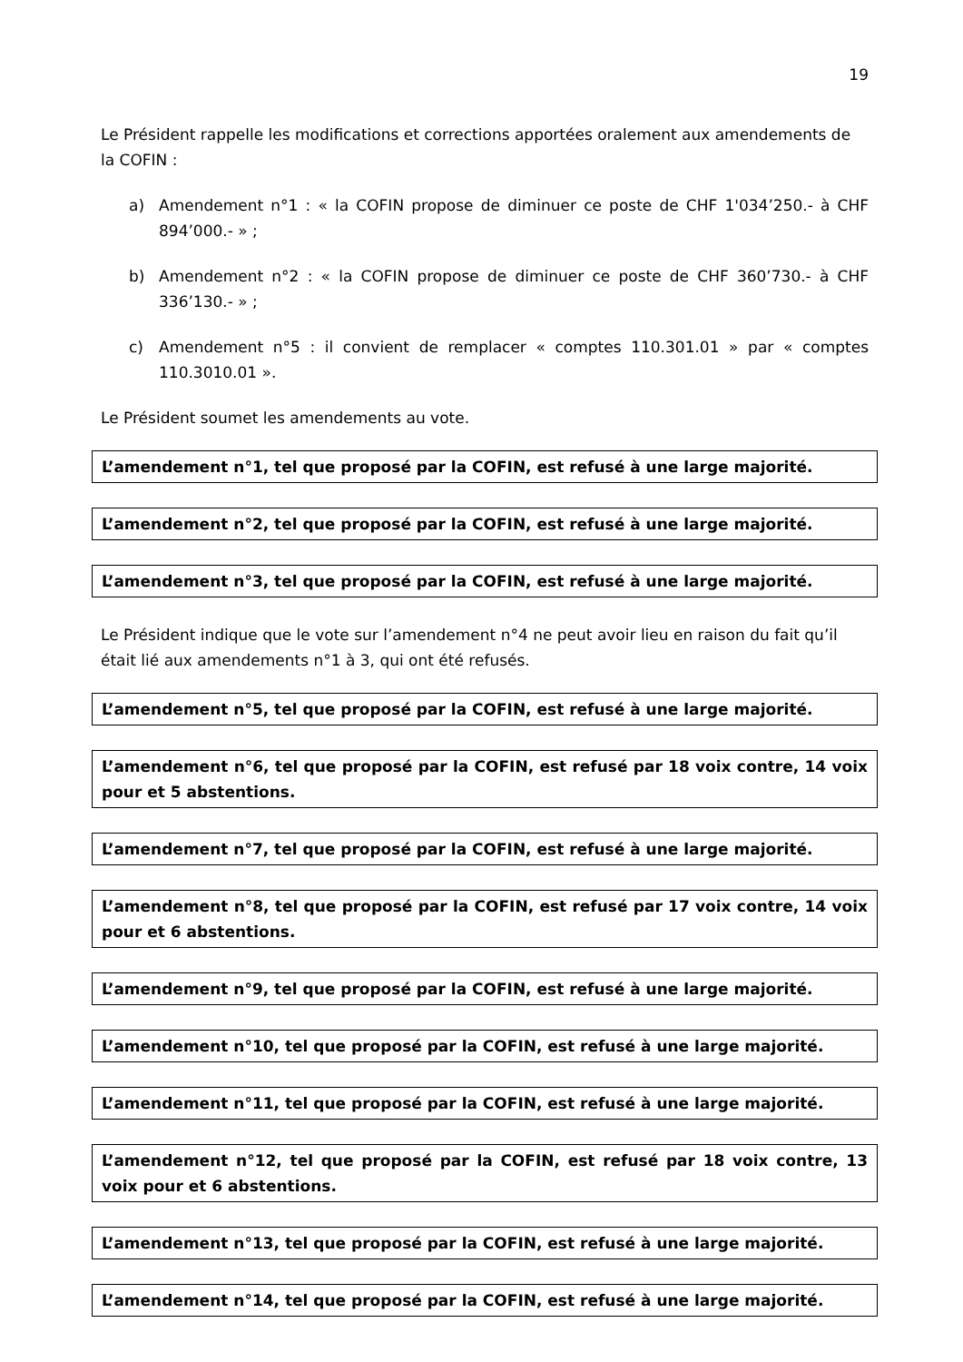19
Le Président rappelle les modifications et corrections apportées oralement aux amendements de la COFIN :
a) Amendement n°1 : « la COFIN propose de diminuer ce poste de CHF 1'034’250.- à CHF 894’000.- » ;
b) Amendement n°2 : « la COFIN propose de diminuer ce poste de CHF 360’730.- à CHF 336’130.- » ;
c) Amendement n°5 : il convient de remplacer « comptes 110.301.01 » par « comptes 110.3010.01 ».
Le Président soumet les amendements au vote.
L’amendement n°1, tel que proposé par la COFIN, est refusé à une large majorité.
L’amendement n°2, tel que proposé par la COFIN, est refusé à une large majorité.
L’amendement n°3, tel que proposé par la COFIN, est refusé à une large majorité.
Le Président indique que le vote sur l’amendement n°4 ne peut avoir lieu en raison du fait qu’il était lié aux amendements n°1 à 3, qui ont été refusés.
L’amendement n°5, tel que proposé par la COFIN, est refusé à une large majorité.
L’amendement n°6, tel que proposé par la COFIN, est refusé par 18 voix contre, 14 voix pour et 5 abstentions.
L’amendement n°7, tel que proposé par la COFIN, est refusé à une large majorité.
L’amendement n°8, tel que proposé par la COFIN, est refusé par 17 voix contre, 14 voix pour et 6 abstentions.
L’amendement n°9, tel que proposé par la COFIN, est refusé à une large majorité.
L’amendement n°10, tel que proposé par la COFIN, est refusé à une large majorité.
L’amendement n°11, tel que proposé par la COFIN, est refusé à une large majorité.
L’amendement n°12, tel que proposé par la COFIN, est refusé par 18 voix contre, 13 voix pour et 6 abstentions.
L’amendement n°13, tel que proposé par la COFIN, est refusé à une large majorité.
L’amendement n°14, tel que proposé par la COFIN, est refusé à une large majorité.